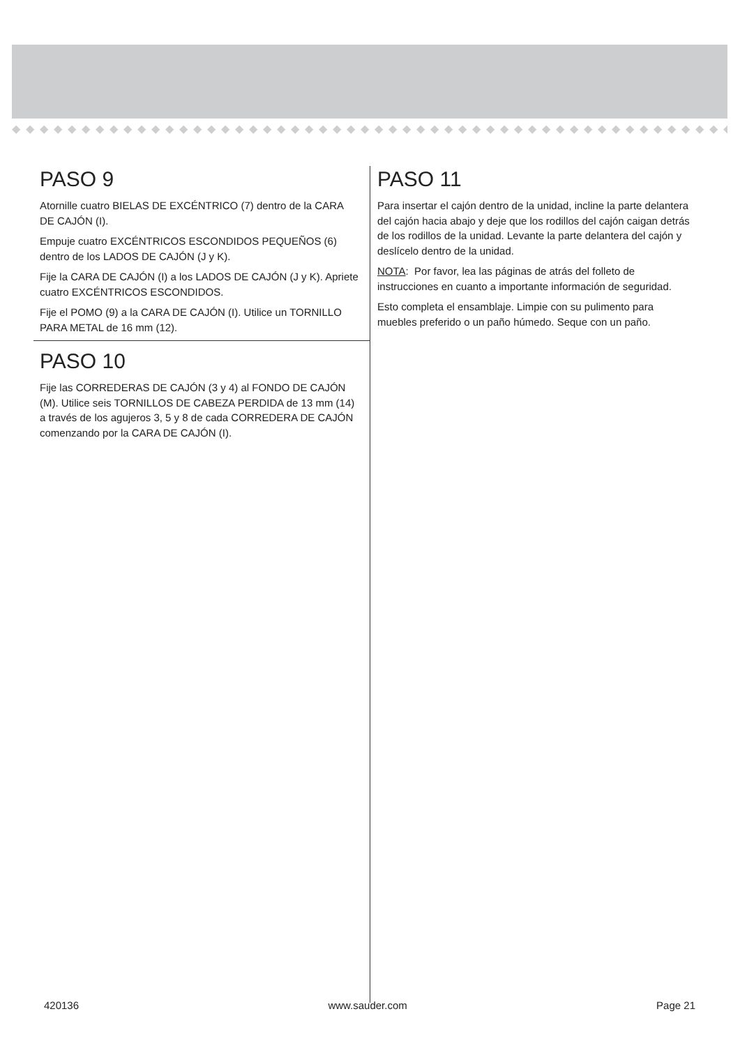◆◆◆◆◆◆◆◆◆◆◆◆◆◆◆◆◆◆◆◆◆◆◆◆◆◆◆◆◆◆◆◆◆◆◆◆◆◆◆◆◆◆◆◆◆◆◆◆◆◆◆◆◆◆◆◆◆◆◆◆◆◆◆
PASO 9
Atornille cuatro BIELAS DE EXCÉNTRICO (7) dentro de la CARA DE CAJÓN (I).
Empuje cuatro EXCÉNTRICOS ESCONDIDOS PEQUEÑOS (6) dentro de los LADOS DE CAJÓN (J y K).
Fije la CARA DE CAJÓN (I) a los LADOS DE CAJÓN (J y K). Apriete cuatro EXCÉNTRICOS ESCONDIDOS.
Fije el POMO (9) a la CARA DE CAJÓN (I). Utilice un TORNILLO PARA METAL de 16 mm (12).
PASO 10
Fije las CORREDERAS DE CAJÓN (3 y 4) al FONDO DE CAJÓN (M). Utilice seis TORNILLOS DE CABEZA PERDIDA de 13 mm (14) a través de los agujeros 3, 5 y 8 de cada CORREDERA DE CAJÓN comenzando por la CARA DE CAJÓN (I).
PASO 11
Para insertar el cajón dentro de la unidad, incline la parte delantera del cajón hacia abajo y deje que los rodillos del cajón caigan detrás de los rodillos de la unidad. Levante la parte delantera del cajón y deslícelo dentro de la unidad.
NOTA: Por favor, lea las páginas de atrás del folleto de instrucciones en cuanto a importante información de seguridad.
Esto completa el ensamblaje. Limpie con su pulimento para muebles preferido o un paño húmedo. Seque con un paño.
420136 www.sauder.com Page 21